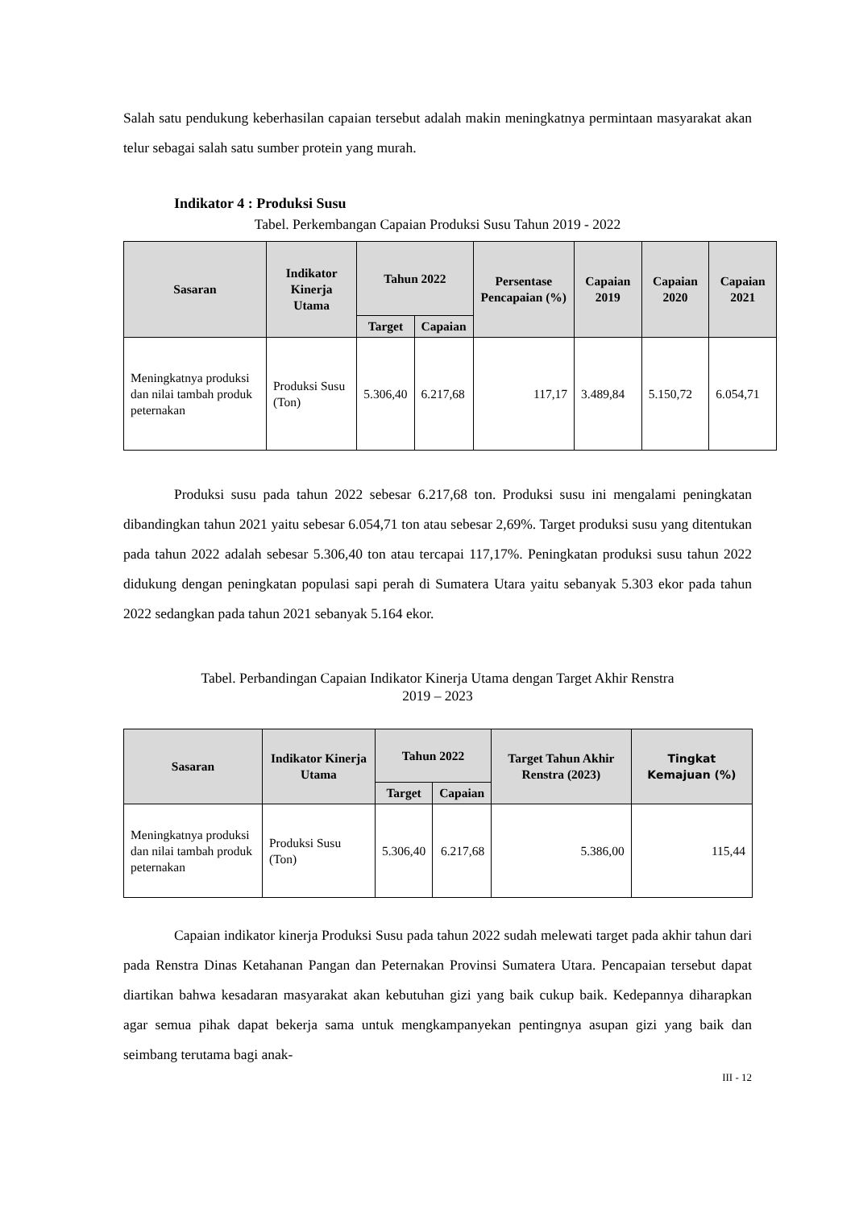Salah satu pendukung keberhasilan capaian tersebut adalah makin meningkatnya permintaan masyarakat akan telur sebagai salah satu sumber protein yang murah.
Indikator 4 : Produksi Susu
Tabel. Perkembangan Capaian Produksi Susu Tahun 2019 - 2022
| Sasaran | Indikator Kinerja Utama | Tahun 2022 | | Persentase Pencapaian (%) | Capaian 2019 | Capaian 2020 | Capaian 2021 |
| --- | --- | --- | --- | --- | --- | --- | --- |
| | | Target | Capaian | | | | |
| Meningkatnya produksi dan nilai tambah produk peternakan | Produksi Susu (Ton) | 5.306,40 | 6.217,68 | 117,17 | 3.489,84 | 5.150,72 | 6.054,71 |
Produksi susu pada tahun 2022 sebesar 6.217,68 ton. Produksi susu ini mengalami peningkatan dibandingkan tahun 2021 yaitu sebesar 6.054,71 ton atau sebesar 2,69%. Target produksi susu yang ditentukan pada tahun 2022 adalah sebesar 5.306,40 ton atau tercapai 117,17%. Peningkatan produksi susu tahun 2022 didukung dengan peningkatan populasi sapi perah di Sumatera Utara yaitu sebanyak 5.303 ekor pada tahun 2022 sedangkan pada tahun 2021 sebanyak 5.164 ekor.
Tabel. Perbandingan Capaian Indikator Kinerja Utama dengan Target Akhir Renstra
2019 – 2023
| Sasaran | Indikator Kinerja Utama | Tahun 2022 | | Target Tahun Akhir Renstra (2023) | Tingkat Kemajuan (%) |
| --- | --- | --- | --- | --- | --- |
| | | Target | Capaian | | |
| Meningkatnya produksi dan nilai tambah produk peternakan | Produksi Susu (Ton) | 5.306,40 | 6.217,68 | 5.386,00 | 115,44 |
Capaian indikator kinerja Produksi Susu pada tahun 2022 sudah melewati target pada akhir tahun dari pada Renstra Dinas Ketahanan Pangan dan Peternakan Provinsi Sumatera Utara. Pencapaian tersebut dapat diartikan bahwa kesadaran masyarakat akan kebutuhan gizi yang baik cukup baik. Kedepannya diharapkan agar semua pihak dapat bekerja sama untuk mengkampanyekan pentingnya asupan gizi yang baik dan seimbang terutama bagi anak-
III - 12